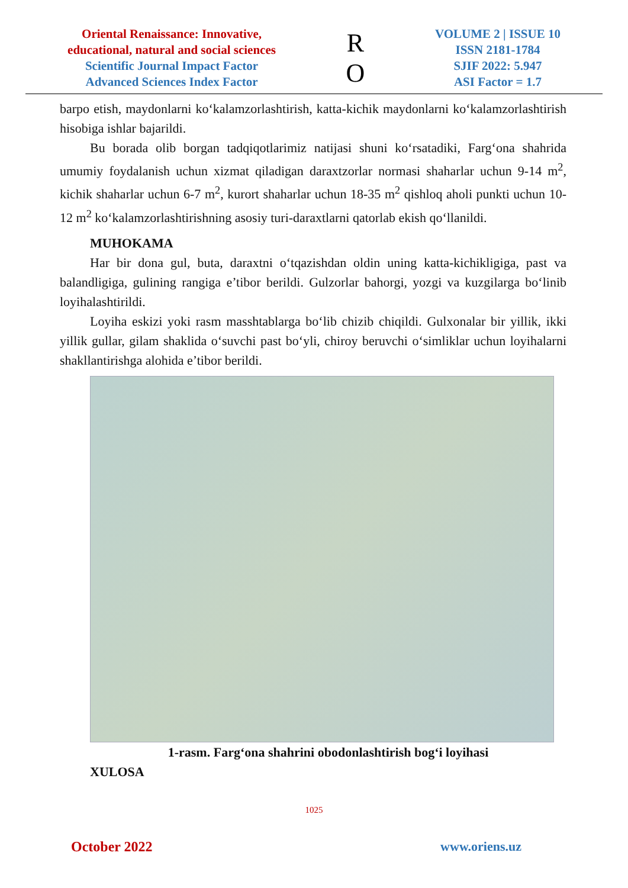Oriental Renaissance: Innovative, educational, natural and social sciences
Scientific Journal Impact Factor
Advanced Sciences Index Factor
R
O
VOLUME 2 | ISSUE 10
ISSN 2181-1784
SJIF 2022: 5.947
ASI Factor = 1.7
barpo etish, maydonlarni ko‘kalamzorlashtirish, katta-kichik maydonlarni ko‘kalamzorlashtirish hisobiga ishlar bajarildi.
Bu borada olib borgan tadqiqotlarimiz natijasi shuni ko‘rsatadiki, Farg‘ona shahrida umumiy foydalanish uchun xizmat qiladigan daraxtzorlar normasi shaharlar uchun 9-14 m<sup>2</sup>, kichik shaharlar uchun 6-7 m<sup>2</sup>, kurort shaharlar uchun 18-35 m<sup>2</sup> qishloq aholi punkti uchun 10-12 m<sup>2</sup> ko‘kalamzorlashtirishning asosiy turi-daraxtlarni qatorlab ekish qo‘llanildi.
MUHOKAMA
Har bir dona gul, buta, daraxtni o‘tqazishdan oldin uning katta-kichikligiga, past va balandligiga, gulining rangiga e’tibor berildi. Gulzorlar bahorgi, yozgi va kuzgilarga bo‘linib loyihalashtirildi.
Loyiha eskizi yoki rasm masshtablarga bo‘lib chizib chiqildi. Gulxonalar bir yillik, ikki yillik gullar, gilam shaklida o‘suvchi past bo‘yli, chiroy beruvchi o‘simliklar uchun loyihalarni shakllantirishga alohida e’tibor berildi.
1-rasm. Farg‘ona shahrini obodonlashtirish bog‘i loyihasi
XULOSA
1025
October 2022 www.oriens.uz